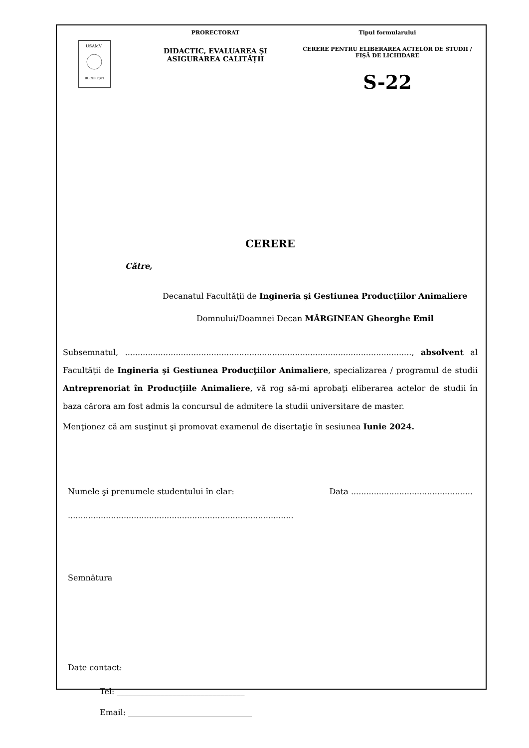USAMV
BUCUREŞTI
PRORECTORAT
DIDACTIC, EVALUAREA ŞI ASIGURAREA CALITĂŢII
Tipul formularului
CERERE PENTRU ELIBERAREA ACTELOR DE STUDII / FIŞĂ DE LICHIDARE
S-22
CERERE
Către,
Decanatul Facultăţii de Ingineria şi Gestiunea Producţiilor Animaliere
Domnului/Doamnei Decan MĂRGINEAN Gheorghe Emil
Subsemnatul, ................................................................................................................., absolvent al Facultăţii de Ingineria şi Gestiunea Producţiilor Animaliere, specializarea / programul de studii Antreprenoriat în Producţiile Animaliere, vă rog să-mi aprobaţi eliberarea actelor de studii în baza cărora am fost admis la concursul de admitere la studii universitare de master.
Menţionez că am susţinut şi promovat examenul de disertaţie în sesiunea Iunie 2024.
Numele şi prenumele studentului în clar: Data ................................................
.........................................................................................
Semnătura
Date contact:
Tel: ________________________________
Email: _______________________________